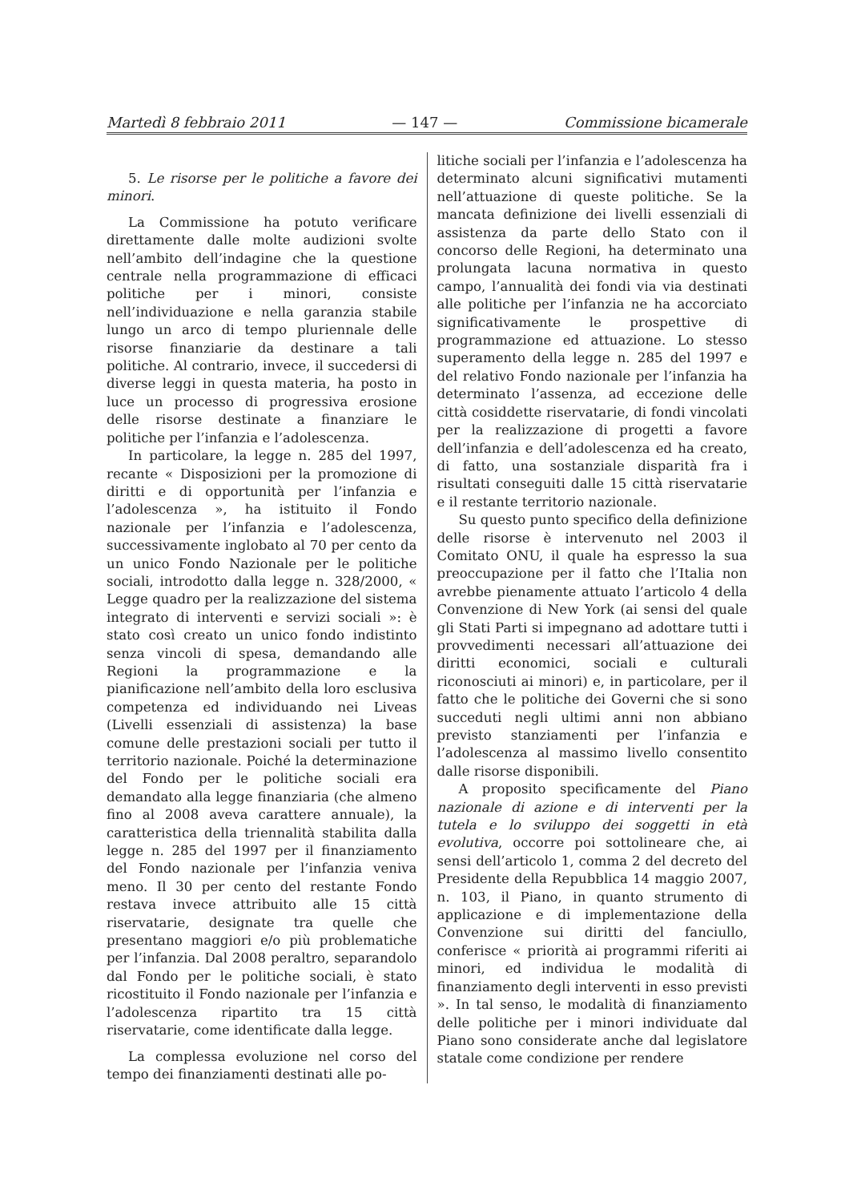Martedì 8 febbraio 2011 — 147 — Commissione bicamerale
5. Le risorse per le politiche a favore dei minori.
La Commissione ha potuto verificare direttamente dalle molte audizioni svolte nell’ambito dell’indagine che la questione centrale nella programmazione di efficaci politiche per i minori, consiste nell’individuazione e nella garanzia stabile lungo un arco di tempo pluriennale delle risorse finanziarie da destinare a tali politiche. Al contrario, invece, il succedersi di diverse leggi in questa materia, ha posto in luce un processo di progressiva erosione delle risorse destinate a finanziare le politiche per l’infanzia e l’adolescenza.
In particolare, la legge n. 285 del 1997, recante « Disposizioni per la promozione di diritti e di opportunità per l’infanzia e l’adolescenza », ha istituito il Fondo nazionale per l’infanzia e l’adolescenza, successivamente inglobato al 70 per cento da un unico Fondo Nazionale per le politiche sociali, introdotto dalla legge n. 328/2000, « Legge quadro per la realizzazione del sistema integrato di interventi e servizi sociali »: è stato così creato un unico fondo indistinto senza vincoli di spesa, demandando alle Regioni la programmazione e la pianificazione nell’ambito della loro esclusiva competenza ed individuando nei Liveas (Livelli essenziali di assistenza) la base comune delle prestazioni sociali per tutto il territorio nazionale. Poiché la determinazione del Fondo per le politiche sociali era demandato alla legge finanziaria (che almeno fino al 2008 aveva carattere annuale), la caratteristica della triennalità stabilita dalla legge n. 285 del 1997 per il finanziamento del Fondo nazionale per l’infanzia veniva meno. Il 30 per cento del restante Fondo restava invece attribuito alle 15 città riservatarie, designate tra quelle che presentano maggiori e/o più problematiche per l’infanzia. Dal 2008 peraltro, separandolo dal Fondo per le politiche sociali, è stato ricostituito il Fondo nazionale per l’infanzia e l’adolescenza ripartito tra 15 città riservatarie, come identificate dalla legge.
La complessa evoluzione nel corso del tempo dei finanziamenti destinati alle po-
litiche sociali per l’infanzia e l’adolescenza ha determinato alcuni significativi mutamenti nell’attuazione di queste politiche. Se la mancata definizione dei livelli essenziali di assistenza da parte dello Stato con il concorso delle Regioni, ha determinato una prolungata lacuna normativa in questo campo, l’annualità dei fondi via via destinati alle politiche per l’infanzia ne ha accorciato significativamente le prospettive di programmazione ed attuazione. Lo stesso superamento della legge n. 285 del 1997 e del relativo Fondo nazionale per l’infanzia ha determinato l’assenza, ad eccezione delle città cosiddette riservatarie, di fondi vincolati per la realizzazione di progetti a favore dell’infanzia e dell’adolescenza ed ha creato, di fatto, una sostanziale disparità fra i risultati conseguiti dalle 15 città riservatarie e il restante territorio nazionale.
Su questo punto specifico della definizione delle risorse è intervenuto nel 2003 il Comitato ONU, il quale ha espresso la sua preoccupazione per il fatto che l’Italia non avrebbe pienamente attuato l’articolo 4 della Convenzione di New York (ai sensi del quale gli Stati Parti si impegnano ad adottare tutti i provvedimenti necessari all’attuazione dei diritti economici, sociali e culturali riconosciuti ai minori) e, in particolare, per il fatto che le politiche dei Governi che si sono succeduti negli ultimi anni non abbiano previsto stanziamenti per l’infanzia e l’adolescenza al massimo livello consentito dalle risorse disponibili.
A proposito specificamente del Piano nazionale di azione e di interventi per la tutela e lo sviluppo dei soggetti in età evolutiva, occorre poi sottolineare che, ai sensi dell’articolo 1, comma 2 del decreto del Presidente della Repubblica 14 maggio 2007, n. 103, il Piano, in quanto strumento di applicazione e di implementazione della Convenzione sui diritti del fanciullo, conferisce « priorità ai programmi riferiti ai minori, ed individua le modalità di finanziamento degli interventi in esso previsti ». In tal senso, le modalità di finanziamento delle politiche per i minori individuate dal Piano sono considerate anche dal legislatore statale come condizione per rendere